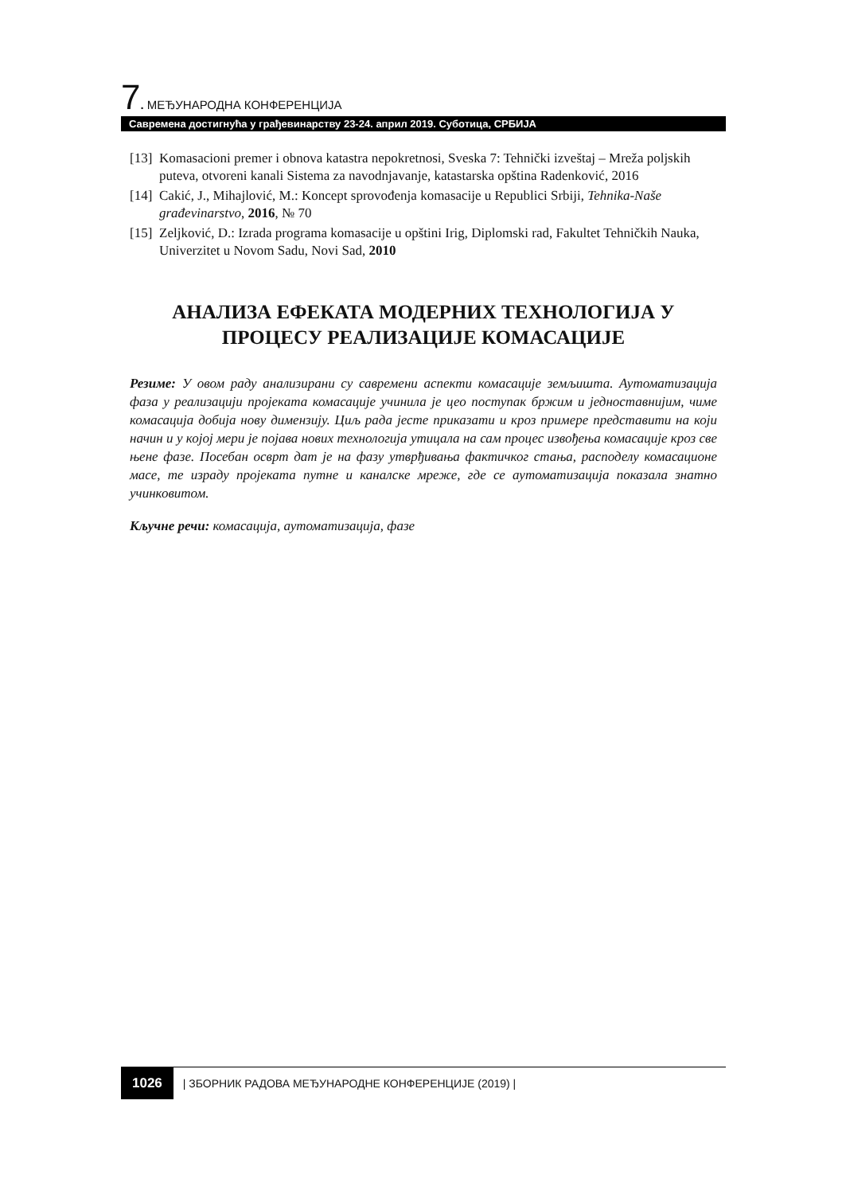7. МЕЂУНАРОДНА КОНФЕРЕНЦИЈА
Савремена достигнућа у грађевинарству 23-24. април 2019. Суботица, СРБИЈА
[13] Komasacioni premer i obnova katastra nepokretnosi, Sveska 7: Tehnički izveštaj – Mreža poljskih puteva, otvoreni kanali Sistema za navodnjavanje, katastarska opština Radenković, 2016
[14] Cakić, J., Mihajlović, M.: Koncept sprovođenja komasacije u Republici Srbiji, Tehnika-Naše građevinarstvo, 2016, № 70
[15] Zeljković, D.: Izrada programa komasacije u opštini Irig, Diplomski rad, Fakultet Tehničkih Nauka, Univerzitet u Novom Sadu, Novi Sad, 2010
АНАЛИЗА ЕФЕКАТА МОДЕРНИХ ТЕХНОЛОГИЈА У ПРОЦЕСУ РЕАЛИЗАЦИЈЕ КОМАСАЦИЈЕ
Резиме: У овом раду анализирани су савремени аспекти комасације земљишта. Аутоматизација фаза у реализацији пројеката комасације учинила је цео поступак бржим и једноставнијим, чиме комасација добија нову димензију. Циљ рада јесте приказати и кроз примере представити на који начин и у којој мери је појава нових технологија утицала на сам процес извођења комасације кроз све њене фазе. Посебан осврт дат је на фазу утврђивања фактичког стања, расподелу комасационе масе, те израду пројеката путне и каналске мреже, где се аутоматизација показала знатно учинковитом.
Кључне речи: комасација, аутоматизација, фазе
1026 | ЗБОРНИК РАДОВА МЕЂУНАРОДНЕ КОНФЕРЕНЦИЈЕ (2019) |